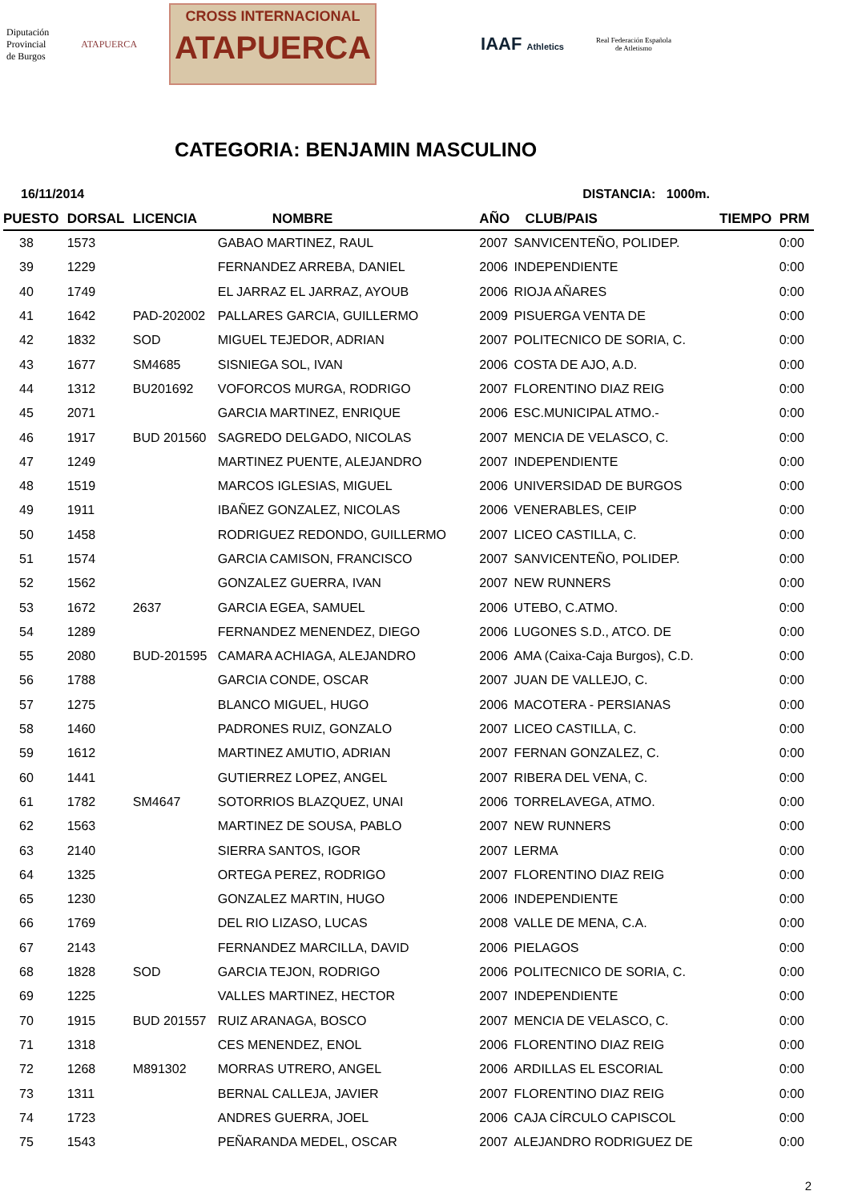Diputación
Provincial
de Burgos
ATAPUERCA
CROSS INTERNACIONAL
ATAPUERCA
IAAF Athletics
Real Federación Española
de Atletismo
CATEGORIA: BENJAMIN MASCULINO
16/11/2014 DISTANCIA: 1000m.
| PUESTO | DORSAL | LICENCIA | NOMBRE | AÑO | CLUB/PAIS | TIEMPO | PRM |
| --- | --- | --- | --- | --- | --- | --- | --- |
| 38 | 1573 | | GABAO MARTINEZ, RAUL | 2007 | SANVICENTEÑO, POLIDEP. | | 0:00 |
| 39 | 1229 | | FERNANDEZ ARREBA, DANIEL | 2006 | INDEPENDIENTE | | 0:00 |
| 40 | 1749 | | EL JARRAZ EL JARRAZ, AYOUB | 2006 | RIOJA AÑARES | | 0:00 |
| 41 | 1642 | PAD-202002 | PALLARES GARCIA, GUILLERMO | 2009 | PISUERGA VENTA DE | | 0:00 |
| 42 | 1832 | SOD | MIGUEL TEJEDOR, ADRIAN | 2007 | POLITECNICO DE SORIA, C. | | 0:00 |
| 43 | 1677 | SM4685 | SISNIEGA SOL, IVAN | 2006 | COSTA DE AJO, A.D. | | 0:00 |
| 44 | 1312 | BU201692 | VOFORCOS MURGA, RODRIGO | 2007 | FLORENTINO DIAZ REIG | | 0:00 |
| 45 | 2071 | | GARCIA MARTINEZ, ENRIQUE | 2006 | ESC.MUNICIPAL ATMO.- | | 0:00 |
| 46 | 1917 | BUD 201560 | SAGREDO DELGADO, NICOLAS | 2007 | MENCIA DE VELASCO, C. | | 0:00 |
| 47 | 1249 | | MARTINEZ PUENTE, ALEJANDRO | 2007 | INDEPENDIENTE | | 0:00 |
| 48 | 1519 | | MARCOS IGLESIAS, MIGUEL | 2006 | UNIVERSIDAD DE BURGOS | | 0:00 |
| 49 | 1911 | | IBAÑEZ GONZALEZ, NICOLAS | 2006 | VENERABLES, CEIP | | 0:00 |
| 50 | 1458 | | RODRIGUEZ REDONDO, GUILLERMO | 2007 | LICEO CASTILLA, C. | | 0:00 |
| 51 | 1574 | | GARCIA CAMISON, FRANCISCO | 2007 | SANVICENTEÑO, POLIDEP. | | 0:00 |
| 52 | 1562 | | GONZALEZ GUERRA, IVAN | 2007 | NEW RUNNERS | | 0:00 |
| 53 | 1672 | 2637 | GARCIA EGEA, SAMUEL | 2006 | UTEBO, C.ATMO. | | 0:00 |
| 54 | 1289 | | FERNANDEZ MENENDEZ, DIEGO | 2006 | LUGONES S.D., ATCO. DE | | 0:00 |
| 55 | 2080 | BUD-201595 | CAMARA ACHIAGA, ALEJANDRO | 2006 | AMA (Caixa-Caja Burgos), C.D. | | 0:00 |
| 56 | 1788 | | GARCIA CONDE, OSCAR | 2007 | JUAN DE VALLEJO, C. | | 0:00 |
| 57 | 1275 | | BLANCO MIGUEL, HUGO | 2006 | MACOTERA - PERSIANAS | | 0:00 |
| 58 | 1460 | | PADRONES RUIZ, GONZALO | 2007 | LICEO CASTILLA, C. | | 0:00 |
| 59 | 1612 | | MARTINEZ AMUTIO, ADRIAN | 2007 | FERNAN GONZALEZ, C. | | 0:00 |
| 60 | 1441 | | GUTIERREZ LOPEZ, ANGEL | 2007 | RIBERA DEL VENA, C. | | 0:00 |
| 61 | 1782 | SM4647 | SOTORRIOS BLAZQUEZ, UNAI | 2006 | TORRELAVEGA, ATMO. | | 0:00 |
| 62 | 1563 | | MARTINEZ DE SOUSA, PABLO | 2007 | NEW RUNNERS | | 0:00 |
| 63 | 2140 | | SIERRA SANTOS, IGOR | 2007 | LERMA | | 0:00 |
| 64 | 1325 | | ORTEGA PEREZ, RODRIGO | 2007 | FLORENTINO DIAZ REIG | | 0:00 |
| 65 | 1230 | | GONZALEZ MARTIN, HUGO | 2006 | INDEPENDIENTE | | 0:00 |
| 66 | 1769 | | DEL RIO LIZASO, LUCAS | 2008 | VALLE DE MENA, C.A. | | 0:00 |
| 67 | 2143 | | FERNANDEZ MARCILLA, DAVID | 2006 | PIELAGOS | | 0:00 |
| 68 | 1828 | SOD | GARCIA TEJON, RODRIGO | 2006 | POLITECNICO DE SORIA, C. | | 0:00 |
| 69 | 1225 | | VALLES MARTINEZ, HECTOR | 2007 | INDEPENDIENTE | | 0:00 |
| 70 | 1915 | BUD 201557 | RUIZ ARANAGA, BOSCO | 2007 | MENCIA DE VELASCO, C. | | 0:00 |
| 71 | 1318 | | CES MENENDEZ, ENOL | 2006 | FLORENTINO DIAZ REIG | | 0:00 |
| 72 | 1268 | M891302 | MORRAS UTRERO, ANGEL | 2006 | ARDILLAS EL ESCORIAL | | 0:00 |
| 73 | 1311 | | BERNAL CALLEJA, JAVIER | 2007 | FLORENTINO DIAZ REIG | | 0:00 |
| 74 | 1723 | | ANDRES GUERRA, JOEL | 2006 | CAJA CÍRCULO CAPISCOL | | 0:00 |
| 75 | 1543 | | PEÑARANDA MEDEL, OSCAR | 2007 | ALEJANDRO RODRIGUEZ DE | | 0:00 |
2